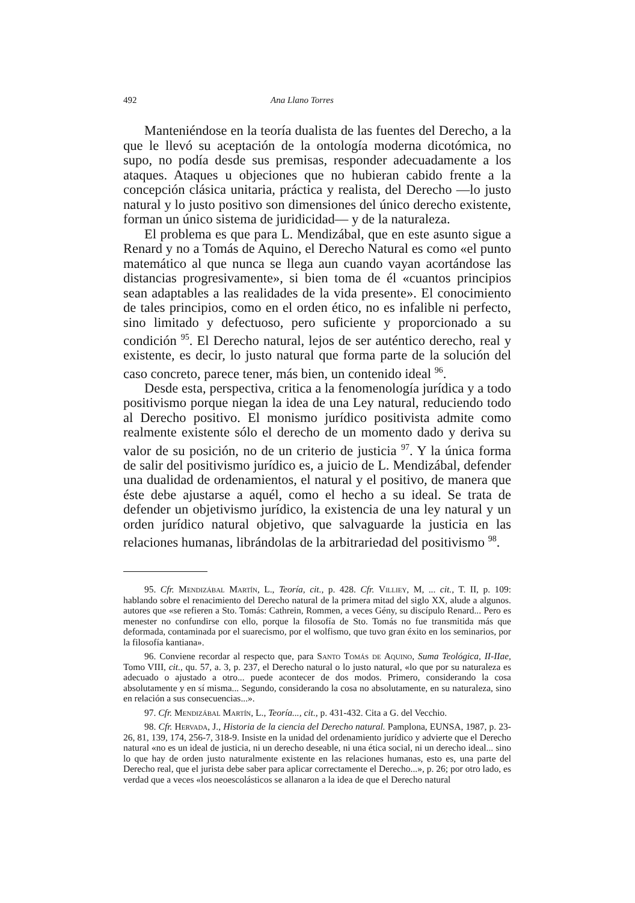492 Ana Llano Torres
Manteniéndose en la teoría dualista de las fuentes del Derecho, a la que le llevó su aceptación de la ontología moderna dicotómica, no supo, no podía desde sus premisas, responder adecuadamente a los ataques. Ataques u objeciones que no hubieran cabido frente a la concepción clásica unitaria, práctica y realista, del Derecho —lo justo natural y lo justo positivo son dimensiones del único derecho existente, forman un único sistema de juridicidad— y de la naturaleza.
El problema es que para L. Mendizábal, que en este asunto sigue a Renard y no a Tomás de Aquino, el Derecho Natural es como «el punto matemático al que nunca se llega aun cuando vayan acortándose las distancias progresivamente», si bien toma de él «cuantos principios sean adaptables a las realidades de la vida presente». El conocimiento de tales principios, como en el orden ético, no es infalible ni perfecto, sino limitado y defectuoso, pero suficiente y proporcionado a su condición <sup>95</sup>. El Derecho natural, lejos de ser auténtico derecho, real y existente, es decir, lo justo natural que forma parte de la solución del caso concreto, parece tener, más bien, un contenido ideal <sup>96</sup>.
Desde esta, perspectiva, critica a la fenomenología jurídica y a todo positivismo porque niegan la idea de una Ley natural, reduciendo todo al Derecho positivo. El monismo jurídico positivista admite como realmente existente sólo el derecho de un momento dado y deriva su valor de su posición, no de un criterio de justicia <sup>97</sup>. Y la única forma de salir del positivismo jurídico es, a juicio de L. Mendizábal, defender una dualidad de ordenamientos, el natural y el positivo, de manera que éste debe ajustarse a aquél, como el hecho a su ideal. Se trata de defender un objetivismo jurídico, la existencia de una ley natural y un orden jurídico natural objetivo, que salvaguarde la justicia en las relaciones humanas, librándolas de la arbitrariedad del positivismo <sup>98</sup>.
95. Cfr. Mendizábal Martín, L., Teoría, cit., p. 428. Cfr. Villiey, M, ... cit., T. II, p. 109: hablando sobre el renacimiento del Derecho natural de la primera mitad del siglo XX, alude a algunos. autores que «se refieren a Sto. Tomás: Cathrein, Rommen, a veces Gény, su discípulo Renard... Pero es menester no confundirse con ello, porque la filosofía de Sto. Tomás no fue transmitida más que deformada, contaminada por el suarecismo, por el wolfismo, que tuvo gran éxito en los seminarios, por la filosofía kantiana».
96. Conviene recordar al respecto que, para Santo Tomás de Aquino, Suma Teológica, II-IIae, Tomo VIII, cit., qu. 57, a. 3, p. 237, el Derecho natural o lo justo natural, «lo que por su naturaleza es adecuado o ajustado a otro... puede acontecer de dos modos. Primero, considerando la cosa absolutamente y en sí misma... Segundo, considerando la cosa no absolutamente, en su naturaleza, sino en relación a sus consecuencias...».
97. Cfr. Mendizábal Martín, L., Teoría..., cit., p. 431-432. Cita a G. del Vecchio.
98. Cfr. Hervada, J., Historia de la ciencia del Derecho natural. Pamplona, EUNSA, 1987, p. 23-26, 81, 139, 174, 256-7, 318-9. Insiste en la unidad del ordenamiento jurídico y advierte que el Derecho natural «no es un ideal de justicia, ni un derecho deseable, ni una ética social, ni un derecho ideal... sino lo que hay de orden justo naturalmente existente en las relaciones humanas, esto es, una parte del Derecho real, que el jurista debe saber para aplicar correctamente el Derecho...», p. 26; por otro lado, es verdad que a veces «los neoescolásticos se allanaron a la idea de que el Derecho natural